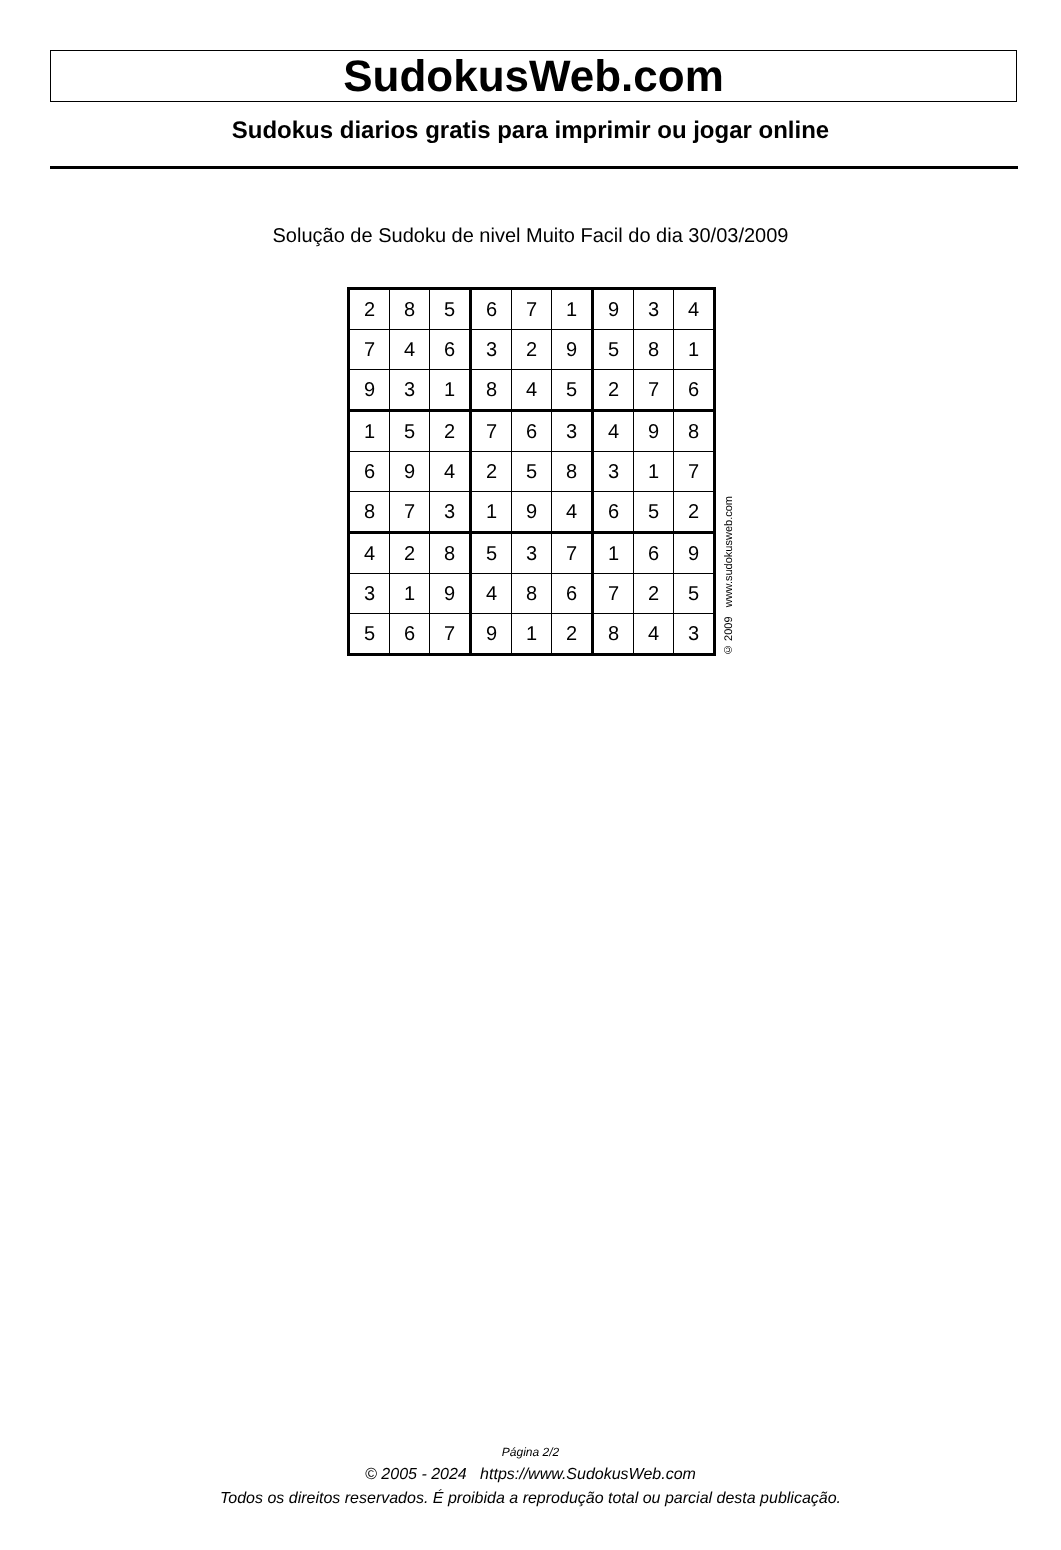SudokusWeb.com
Sudokus diarios gratis para imprimir ou jogar online
Solução de Sudoku de nivel Muito Facil do dia 30/03/2009
| 2 | 8 | 5 | 6 | 7 | 1 | 9 | 3 | 4 |
| 7 | 4 | 6 | 3 | 2 | 9 | 5 | 8 | 1 |
| 9 | 3 | 1 | 8 | 4 | 5 | 2 | 7 | 6 |
| 1 | 5 | 2 | 7 | 6 | 3 | 4 | 9 | 8 |
| 6 | 9 | 4 | 2 | 5 | 8 | 3 | 1 | 7 |
| 8 | 7 | 3 | 1 | 9 | 4 | 6 | 5 | 2 |
| 4 | 2 | 8 | 5 | 3 | 7 | 1 | 6 | 9 |
| 3 | 1 | 9 | 4 | 8 | 6 | 7 | 2 | 5 |
| 5 | 6 | 7 | 9 | 1 | 2 | 8 | 4 | 3 |
© 2009 www.sudokusweb.com
Página 2/2
© 2005 - 2024 https://www.SudokusWeb.com
Todos os direitos reservados. É proibida a reprodução total ou parcial desta publicação.